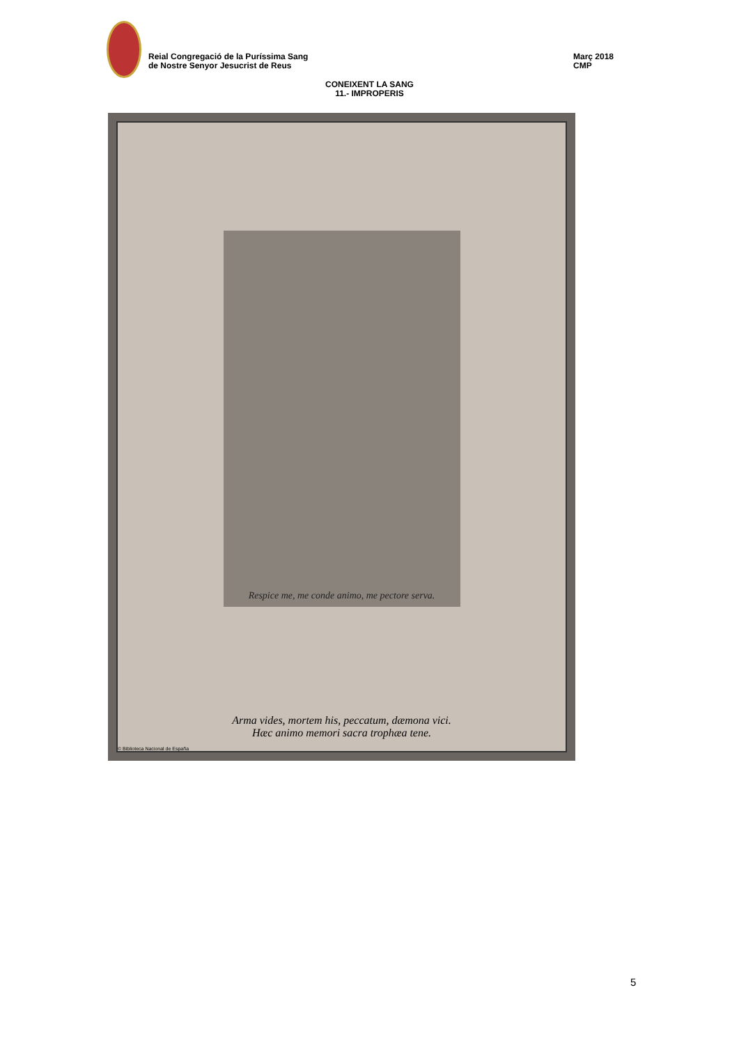Reial Congregació de la Puríssima Sang
de Nostre Senyor Jesucrist de Reus
Març 2018
CMP
CONEIXENT LA SANG
11.- IMPROPERIS
Respice me, me conde animo, me pectore serva.
Arma vides, mortem his, peccatum, dæmona vici.
Hæc animo memori sacra trophæa tene.
© Biblioteca Nacional de España
5